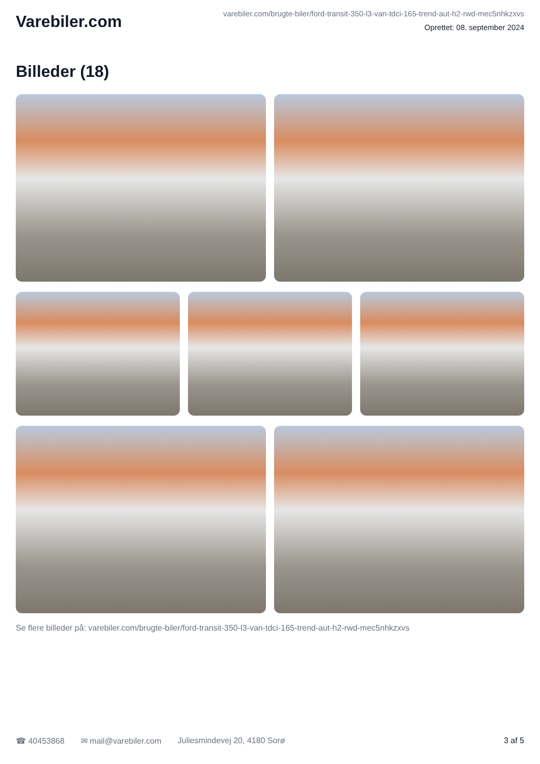Varebiler.com
varebiler.com/brugte-biler/ford-transit-350-l3-van-tdci-165-trend-aut-h2-rwd-mec5nhkzxvs
Oprettet: 08. september 2024
Billeder (18)
Se flere billeder på: varebiler.com/brugte-biler/ford-transit-350-l3-van-tdci-165-trend-aut-h2-rwd-mec5nhkzxvs
☎ 40453868 ✉ mail@varebiler.com Juliesmindevej 20, 4180 Sorø 3 af 5